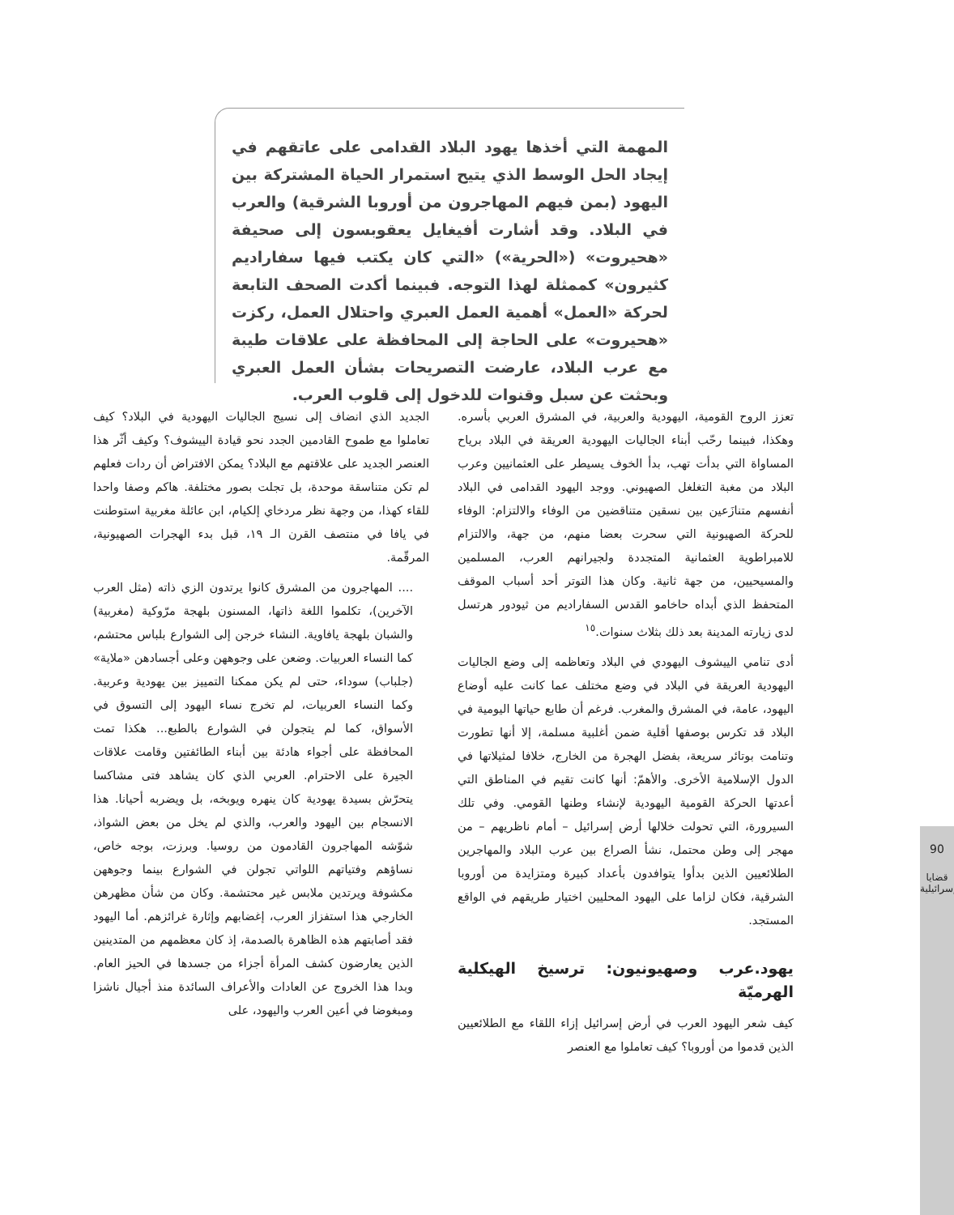المهمة التي أخذها يهود البلاد القدامى على عاتقهم في إيجاد الحل الوسط الذي يتيح استمرار الحياة المشتركة بين اليهود (بمن فيهم المهاجرون من أوروبا الشرقية) والعرب في البلاد. وقد أشارت أفيغايل يعقوبسون إلى صحيفة «هحيروت» («الحرية») «التي كان يكتب فيها سفاراديم كثيرون» كممثلة لهذا التوجه. فبينما أكدت الصحف التابعة لحركة «العمل» أهمية العمل العبري واحتلال العمل، ركزت «هحيروت» على الحاجة إلى المحافظة على علاقات طيبة مع عرب البلاد، عارضت التصريحات بشأن العمل العبري وبحثت عن سبل وقنوات للدخول إلى قلوب العرب.
تعزز الروح القومية، اليهودية والعربية، في المشرق العربي بأسره. وهكذا، فبينما رحّب أبناء الجاليات اليهودية العريقة في البلاد برياح المساواة التي بدأت تهب، بدأ الخوف يسيطر على العثمانيين وعرب البلاد من مغبة التغلغل الصهيوني. ووجد اليهود القدامى في البلاد أنفسهم متنازَعين بين نسقين متناقضين من الوفاء والالتزام: الوفاء للحركة الصهيونية التي سحرت بعضا منهم، من جهة، والالتزام للامبراطوية العثمانية المتجددة ولجيرانهم العرب، المسلمين والمسيحيين، من جهة ثانية. وكان هذا التوتر أحد أسباب الموقف المتحفظ الذي أبداه حاخامو القدس السفاراديم من ثيودور هرتسل لدى زيارته المدينة بعد ذلك بثلاث سنوات.<sup>١٥</sup>
أدى تنامي الييشوف اليهودي في البلاد وتعاظمه إلى وضع الجاليات اليهودية العريقة في البلاد في وضع مختلف عما كانت عليه أوضاع اليهود، عامة، في المشرق والمغرب. فرغم أن طابع حياتها اليومية في البلاد قد تكرس بوصفها أقلية ضمن أغلبية مسلمة، إلا أنها تطورت وتنامت بوتائر سريعة، بفضل الهجرة من الخارج، خلافا لمثيلاتها في الدول الإسلامية الأخرى. والأهمّ: أنها كانت تقيم في المناطق التي أعدتها الحركة القومية اليهودية لإنشاء وطنها القومي. وفي تلك السيرورة، التي تحولت خلالها أرض إسرائيل – أمام ناظريهم – من مهجر إلى وطن محتمل، نشأ الصراع بين عرب البلاد والمهاجرين الطلائعيين الذين بدأوا يتوافدون بأعداد كبيرة ومتزايدة من أوروبا الشرقية، فكان لزاما على اليهود المحليين اختيار طريقهم في الواقع المستجد.
يهود.عرب وصهيونيون: ترسيخ الهيكلية الهرميّة
كيف شعر اليهود العرب في أرض إسرائيل إزاء اللقاء مع الطلائعيين الذين قدموا من أوروبا؟ كيف تعاملوا مع العنصر
الجديد الذي انضاف إلى نسيج الجاليات اليهودية في البلاد؟ كيف تعاملوا مع طموح القادمين الجدد نحو قيادة الييشوف؟ وكيف أثّر هذا العنصر الجديد على علاقتهم مع البلاد؟ يمكن الافتراض أن ردات فعلهم لم تكن متناسقة موحدة، بل تجلت بصور مختلفة. هاكم وصفا واحدا للقاء كهذا، من وجهة نظر مردخاي إلكيام، ابن عائلة مغربية استوطنت في يافا في منتصف القرن الـ ١٩، قبل بدء الهجرات الصهيونية، المرقّمة.
.... المهاجرون من المشرق كانوا يرتدون الزي ذاته (مثل العرب الآخرين)، تكلموا اللغة ذاتها، المسنون بلهجة مرّوكية (مغربية) والشبان بلهجة يافاوية. النشاء خرجن إلى الشوارع بلباس محتشم، كما النساء العربيات. وضعن على وجوههن وعلى أجسادهن «ملاية» (جلباب) سوداء، حتى لم يكن ممكنا التمييز بين يهودية وعربية. وكما النساء العربيات، لم تخرج نساء اليهود إلى التسوق في الأسواق، كما لم يتجولن في الشوارع بالطبع... هكذا تمت المحافظة على أجواء هادئة بين أبناء الطائفتين وقامت علاقات الجيرة على الاحترام. العربي الذي كان يشاهد فتى مشاكسا يتحرّش بسيدة يهودية كان ينهره ويوبخه، بل ويضربه أحيانا. هذا الانسجام بين اليهود والعرب، والذي لم يخل من بعض الشواذ، شوّشه المهاجرون القادمون من روسيا. وبرزت، بوجه خاص، نساؤهم وفتياتهم اللواتي تجولن في الشوارع بينما وجوههن مكشوفة ويرتدين ملابس غير محتشمة. وكان من شأن مظهرهن الخارجي هذا استفزاز العرب، إغضابهم وإثارة غرائزهم. أما اليهود فقد أصابتهم هذه الظاهرة بالصدمة، إذ كان معظمهم من المتدينين الذين يعارضون كشف المرأة أجزاء من جسدها في الحيز العام. وبدا هذا الخروج عن العادات والأعراف السائدة منذ أجيال ناشزا ومبغوضا في أعين العرب واليهود، على
90
قضايا إسرائيلية